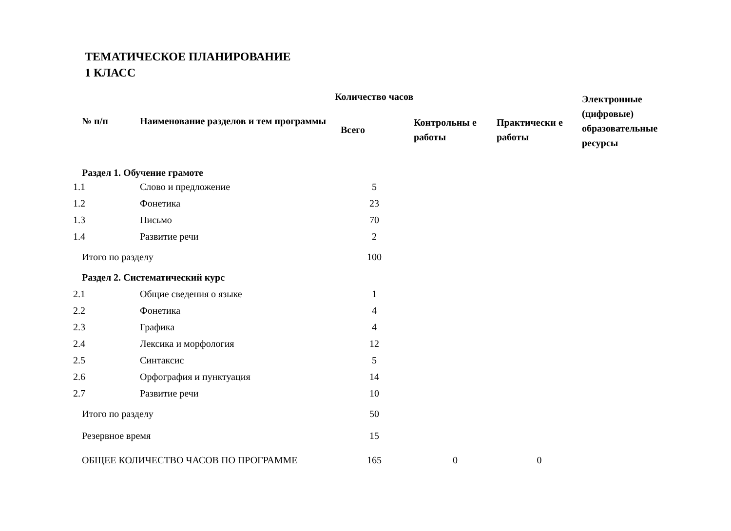ТЕМАТИЧЕСКОЕ ПЛАНИРОВАНИЕ
1 КЛАСС
| № п/п | Наименование разделов и тем программы | Количество часов | | | Электронные (цифровые) образовательные ресурсы |
| --- | --- | --- | --- | --- | --- |
| | | Всего | Контрольны е работы | Практически е работы | |
| Раздел 1. Обучение грамоте | | | | | |
| 1.1 | Слово и предложение | 5 | | | |
| 1.2 | Фонетика | 23 | | | |
| 1.3 | Письмо | 70 | | | |
| 1.4 | Развитие речи | 2 | | | |
| Итого по разделу | | 100 | | | |
| Раздел 2. Систематический курс | | | | | |
| 2.1 | Общие сведения о языке | 1 | | | |
| 2.2 | Фонетика | 4 | | | |
| 2.3 | Графика | 4 | | | |
| 2.4 | Лексика и морфология | 12 | | | |
| 2.5 | Синтаксис | 5 | | | |
| 2.6 | Орфография и пунктуация | 14 | | | |
| 2.7 | Развитие речи | 10 | | | |
| Итого по разделу | | 50 | | | |
| Резервное время | | 15 | | | |
| ОБЩЕЕ КОЛИЧЕСТВО ЧАСОВ ПО ПРОГРАММЕ | | 165 | 0 | 0 | |